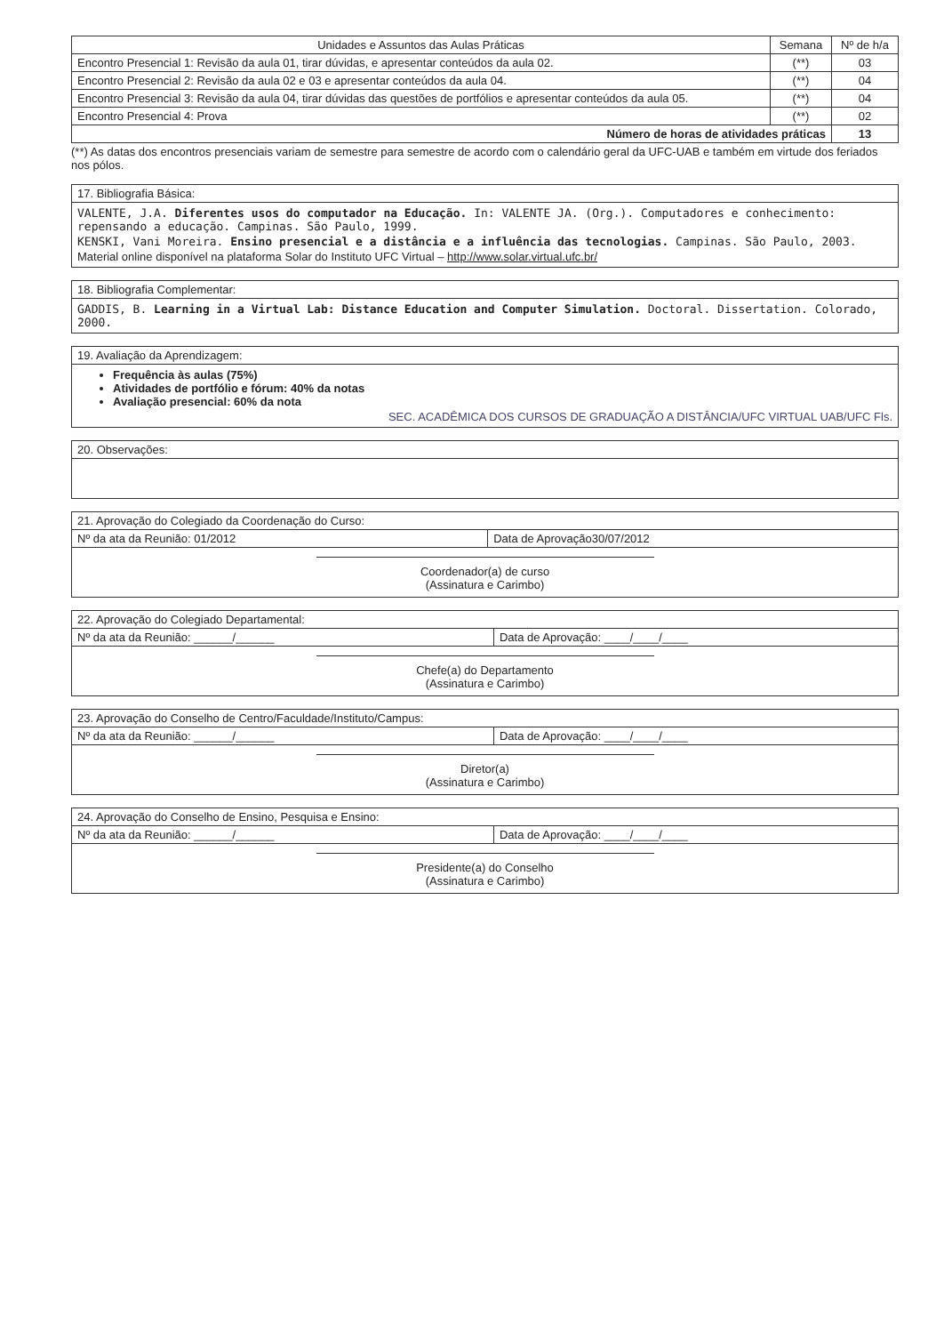| Unidades e Assuntos das Aulas Práticas | Semana | Nº de h/a |
| --- | --- | --- |
| Encontro Presencial 1: Revisão da aula 01, tirar dúvidas, e apresentar conteúdos da aula 02. | (**) | 03 |
| Encontro Presencial 2: Revisão da aula 02 e 03 e apresentar conteúdos da aula 04. | (**) | 04 |
| Encontro Presencial 3: Revisão da aula 04, tirar dúvidas das questões de portfólios e apresentar conteúdos da aula 05. | (**) | 04 |
| Encontro Presencial 4: Prova | (**) | 02 |
| Número de horas de atividades práticas | | 13 |
(**) As datas dos encontros presenciais variam de semestre para semestre de acordo com o calendário geral da UFC-UAB e também em virtude dos feriados nos pólos.
17. Bibliografia Básica:
VALENTE, J.A. Diferentes usos do computador na Educação. In: VALENTE JA. (Org.). Computadores e conhecimento: repensando a educação. Campinas. São Paulo, 1999.
KENSKI, Vani Moreira. Ensino presencial e a distância e a influência das tecnologias. Campinas. São Paulo, 2003.
Material online disponível na plataforma Solar do Instituto UFC Virtual – http://www.solar.virtual.ufc.br/
18. Bibliografia Complementar:
GADDIS, B. Learning in a Virtual Lab: Distance Education and Computer Simulation. Doctoral. Dissertation. Colorado, 2000.
19. Avaliação da Aprendizagem:
Frequência às aulas (75%)
Atividades de portfólio e fórum: 40% da notas
Avaliação presencial: 60% da nota
SEC. ACADÊMICA DOS CURSOS DE GRADUAÇÃO A DISTÂNCIA/UFC VIRTUAL UAB/UFC Fls.
20. Observações:
21. Aprovação do Colegiado da Coordenação do Curso:
| Nº da ata da Reunião: 01/2012 | Data de Aprovação30/07/2012 |
Coordenador(a) de curso
(Assinatura e Carimbo)
22. Aprovação do Colegiado Departamental:
| Nº da ata da Reunião: ______/______ | Data de Aprovação: ____/____/____ |
Chefe(a) do Departamento
(Assinatura e Carimbo)
23. Aprovação do Conselho de Centro/Faculdade/Instituto/Campus:
| Nº da ata da Reunião: ______/______ | Data de Aprovação: ____/____/____ |
Diretor(a)
(Assinatura e Carimbo)
24. Aprovação do Conselho de Ensino, Pesquisa e Ensino:
| Nº da ata da Reunião: ______/______ | Data de Aprovação: ____/____/____ |
Presidente(a) do Conselho
(Assinatura e Carimbo)